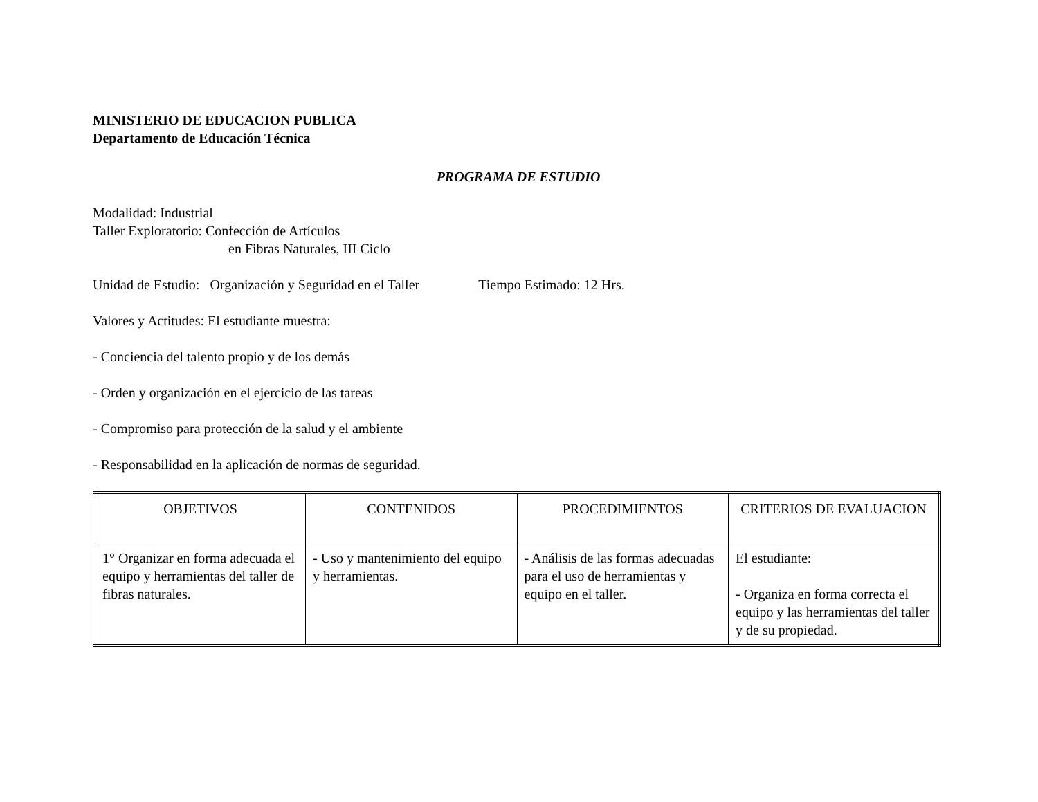MINISTERIO DE EDUCACION PUBLICA
Departamento de Educación Técnica
PROGRAMA DE ESTUDIO
Modalidad: Industrial
Taller Exploratorio: Confección de Artículos
en Fibras Naturales, III Ciclo
Unidad de Estudio: Organización y Seguridad en el Taller Tiempo Estimado: 12 Hrs.
Valores y Actitudes: El estudiante muestra:
- Conciencia del talento propio y de los demás
- Orden y organización en el ejercicio de las tareas
- Compromiso para protección de la salud y el ambiente
- Responsabilidad en la aplicación de normas de seguridad.
| OBJETIVOS | CONTENIDOS | PROCEDIMIENTOS | CRITERIOS DE EVALUACION |
| --- | --- | --- | --- |
| 1° Organizar en forma adecuada el equipo y herramientas del taller de fibras naturales. | - Uso y mantenimiento del equipo y herramientas. | - Análisis de las formas adecuadas para el uso de herramientas y equipo en el taller. | El estudiante: - Organiza en forma correcta el equipo y las herramientas del taller y de su propiedad. |